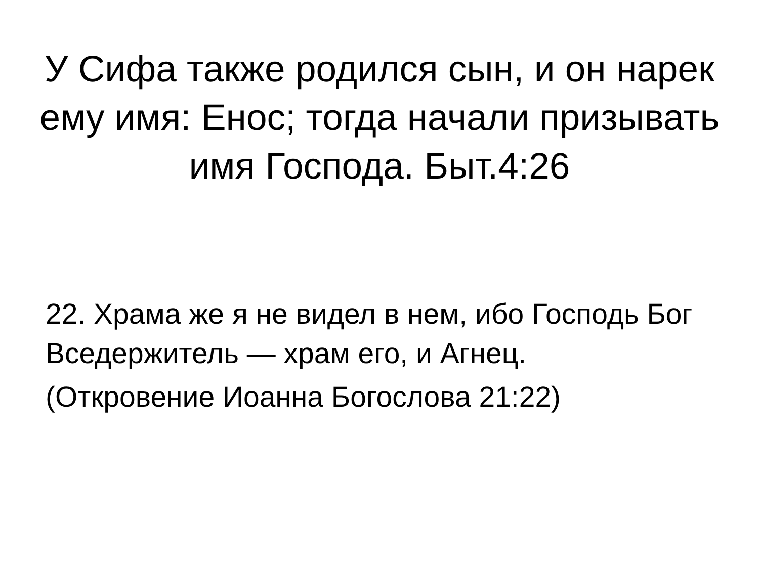У Сифа также родился сын, и он нарек ему имя: Енос; тогда начали призывать имя Господа. Быт.4:26
22. Храма же я не видел в нем, ибо Господь Бог Вседержитель — храм его, и Агнец.
(Откровение Иоанна Богослова 21:22)